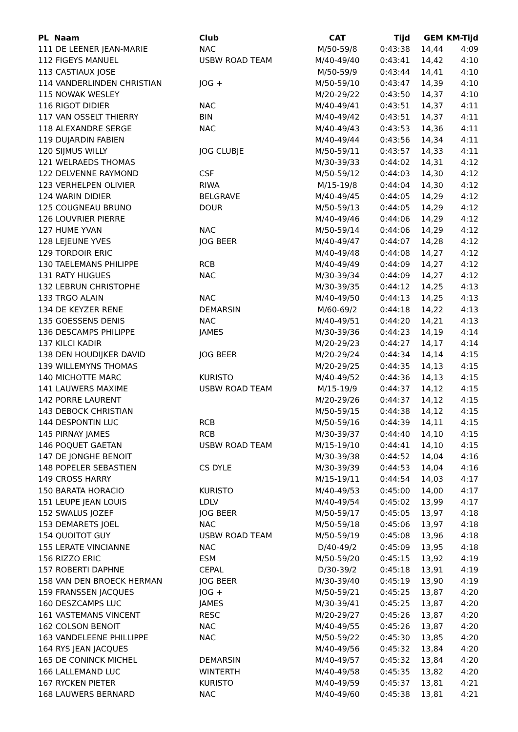| PL Naam | Club | CAT | Tijd | GEM | KM-Tijd |
| --- | --- | --- | --- | --- | --- |
| 111 DE LEENER JEAN-MARIE | NAC | M/50-59/8 | 0:43:38 | 14,44 | 4:09 |
| 112 FIGEYS MANUEL | USBW ROAD TEAM | M/40-49/40 | 0:43:41 | 14,42 | 4:10 |
| 113 CASTIAUX JOSE | | M/50-59/9 | 0:43:44 | 14,41 | 4:10 |
| 114 VANDERLINDEN CHRISTIAN | JOG + | M/50-59/10 | 0:43:47 | 14,39 | 4:10 |
| 115 NOWAK WESLEY | | M/20-29/22 | 0:43:50 | 14,37 | 4:10 |
| 116 RIGOT DIDIER | NAC | M/40-49/41 | 0:43:51 | 14,37 | 4:11 |
| 117 VAN OSSELT THIERRY | BIN | M/40-49/42 | 0:43:51 | 14,37 | 4:11 |
| 118 ALEXANDRE SERGE | NAC | M/40-49/43 | 0:43:53 | 14,36 | 4:11 |
| 119 DUJARDIN FABIEN | | M/40-49/44 | 0:43:56 | 14,34 | 4:11 |
| 120 SIJMUS WILLY | JOG CLUBJE | M/50-59/11 | 0:43:57 | 14,33 | 4:11 |
| 121 WELRAEDS THOMAS | | M/30-39/33 | 0:44:02 | 14,31 | 4:12 |
| 122 DELVENNE RAYMOND | CSF | M/50-59/12 | 0:44:03 | 14,30 | 4:12 |
| 123 VERHELPEN OLIVIER | RIWA | M/15-19/8 | 0:44:04 | 14,30 | 4:12 |
| 124 WARIN DIDIER | BELGRAVE | M/40-49/45 | 0:44:05 | 14,29 | 4:12 |
| 125 COUGNEAU BRUNO | DOUR | M/50-59/13 | 0:44:05 | 14,29 | 4:12 |
| 126 LOUVRIER PIERRE | | M/40-49/46 | 0:44:06 | 14,29 | 4:12 |
| 127 HUME YVAN | NAC | M/50-59/14 | 0:44:06 | 14,29 | 4:12 |
| 128 LEJEUNE YVES | JOG BEER | M/40-49/47 | 0:44:07 | 14,28 | 4:12 |
| 129 TORDOIR ERIC | | M/40-49/48 | 0:44:08 | 14,27 | 4:12 |
| 130 TAELEMANS PHILIPPE | RCB | M/40-49/49 | 0:44:09 | 14,27 | 4:12 |
| 131 RATY HUGUES | NAC | M/30-39/34 | 0:44:09 | 14,27 | 4:12 |
| 132 LEBRUN CHRISTOPHE | | M/30-39/35 | 0:44:12 | 14,25 | 4:13 |
| 133 TRGO ALAIN | NAC | M/40-49/50 | 0:44:13 | 14,25 | 4:13 |
| 134 DE KEYZER RENE | DEMARSIN | M/60-69/2 | 0:44:18 | 14,22 | 4:13 |
| 135 GOESSENS DENIS | NAC | M/40-49/51 | 0:44:20 | 14,21 | 4:13 |
| 136 DESCAMPS PHILIPPE | JAMES | M/30-39/36 | 0:44:23 | 14,19 | 4:14 |
| 137 KILCI KADIR | | M/20-29/23 | 0:44:27 | 14,17 | 4:14 |
| 138 DEN HOUDIJKER DAVID | JOG BEER | M/20-29/24 | 0:44:34 | 14,14 | 4:15 |
| 139 WILLEMYNS THOMAS | | M/20-29/25 | 0:44:35 | 14,13 | 4:15 |
| 140 MICHOTTE MARC | KURISTO | M/40-49/52 | 0:44:36 | 14,13 | 4:15 |
| 141 LAUWERS MAXIME | USBW ROAD TEAM | M/15-19/9 | 0:44:37 | 14,12 | 4:15 |
| 142 PORRE LAURENT | | M/20-29/26 | 0:44:37 | 14,12 | 4:15 |
| 143 DEBOCK CHRISTIAN | | M/50-59/15 | 0:44:38 | 14,12 | 4:15 |
| 144 DESPONTIN LUC | RCB | M/50-59/16 | 0:44:39 | 14,11 | 4:15 |
| 145 PIRNAY JAMES | RCB | M/30-39/37 | 0:44:40 | 14,10 | 4:15 |
| 146 POQUET GAETAN | USBW ROAD TEAM | M/15-19/10 | 0:44:41 | 14,10 | 4:15 |
| 147 DE JONGHE BENOIT | | M/30-39/38 | 0:44:52 | 14,04 | 4:16 |
| 148 POPELER SEBASTIEN | CS DYLE | M/30-39/39 | 0:44:53 | 14,04 | 4:16 |
| 149 CROSS HARRY | | M/15-19/11 | 0:44:54 | 14,03 | 4:17 |
| 150 BARATA HORACIO | KURISTO | M/40-49/53 | 0:45:00 | 14,00 | 4:17 |
| 151 LEUPE JEAN LOUIS | LDLV | M/40-49/54 | 0:45:02 | 13,99 | 4:17 |
| 152 SWALUS JOZEF | JOG BEER | M/50-59/17 | 0:45:05 | 13,97 | 4:18 |
| 153 DEMARETS JOEL | NAC | M/50-59/18 | 0:45:06 | 13,97 | 4:18 |
| 154 QUOITOT GUY | USBW ROAD TEAM | M/50-59/19 | 0:45:08 | 13,96 | 4:18 |
| 155 LERATE VINCIANNE | NAC | D/40-49/2 | 0:45:09 | 13,95 | 4:18 |
| 156 RIZZO ERIC | ESM | M/50-59/20 | 0:45:15 | 13,92 | 4:19 |
| 157 ROBERTI DAPHNE | CEPAL | D/30-39/2 | 0:45:18 | 13,91 | 4:19 |
| 158 VAN DEN BROECK HERMAN | JOG BEER | M/30-39/40 | 0:45:19 | 13,90 | 4:19 |
| 159 FRANSSEN JACQUES | JOG + | M/50-59/21 | 0:45:25 | 13,87 | 4:20 |
| 160 DESZCAMPS LUC | JAMES | M/30-39/41 | 0:45:25 | 13,87 | 4:20 |
| 161 VASTEMANS VINCENT | RESC | M/20-29/27 | 0:45:26 | 13,87 | 4:20 |
| 162 COLSON BENOIT | NAC | M/40-49/55 | 0:45:26 | 13,87 | 4:20 |
| 163 VANDELEENE PHILLIPPE | NAC | M/50-59/22 | 0:45:30 | 13,85 | 4:20 |
| 164 RYS JEAN JACQUES | | M/40-49/56 | 0:45:32 | 13,84 | 4:20 |
| 165 DE CONINCK MICHEL | DEMARSIN | M/40-49/57 | 0:45:32 | 13,84 | 4:20 |
| 166 LALLEMAND LUC | WINTERTH | M/40-49/58 | 0:45:35 | 13,82 | 4:20 |
| 167 RYCKEN PIETER | KURISTO | M/40-49/59 | 0:45:37 | 13,81 | 4:21 |
| 168 LAUWERS BERNARD | NAC | M/40-49/60 | 0:45:38 | 13,81 | 4:21 |